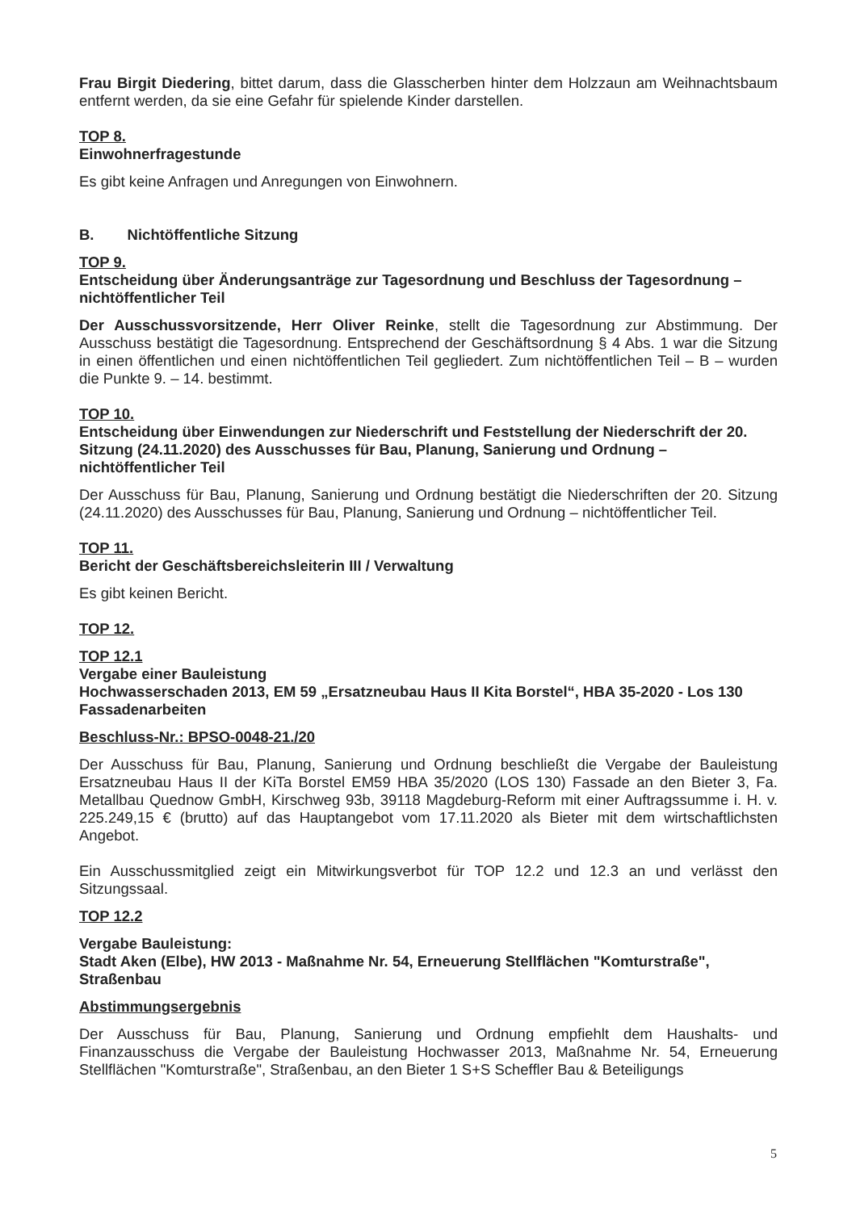Frau Birgit Diedering, bittet darum, dass die Glasscherben hinter dem Holzzaun am Weihnachtsbaum entfernt werden, da sie eine Gefahr für spielende Kinder darstellen.
TOP 8.
Einwohnerfragestunde
Es gibt keine Anfragen und Anregungen von Einwohnern.
B. Nichtöffentliche Sitzung
TOP 9.
Entscheidung über Änderungsanträge zur Tagesordnung und Beschluss der Tagesordnung – nichtöffentlicher Teil
Der Ausschussvorsitzende, Herr Oliver Reinke, stellt die Tagesordnung zur Abstimmung. Der Ausschuss bestätigt die Tagesordnung. Entsprechend der Geschäftsordnung § 4 Abs. 1 war die Sitzung in einen öffentlichen und einen nichtöffentlichen Teil gegliedert. Zum nichtöffentlichen Teil – B – wurden die Punkte 9. – 14. bestimmt.
TOP 10.
Entscheidung über Einwendungen zur Niederschrift und Feststellung der Niederschrift der 20. Sitzung (24.11.2020) des Ausschusses für Bau, Planung, Sanierung und Ordnung – nichtöffentlicher Teil
Der Ausschuss für Bau, Planung, Sanierung und Ordnung bestätigt die Niederschriften der 20. Sitzung (24.11.2020) des Ausschusses für Bau, Planung, Sanierung und Ordnung – nichtöffentlicher Teil.
TOP 11.
Bericht der Geschäftsbereichsleiterin III / Verwaltung
Es gibt keinen Bericht.
TOP 12.
TOP 12.1
Vergabe einer Bauleistung
Hochwasserschaden 2013, EM 59 „Ersatzneubau Haus II Kita Borstel“, HBA 35-2020 - Los 130 Fassadenarbeiten
Beschluss-Nr.: BPSO-0048-21./20
Der Ausschuss für Bau, Planung, Sanierung und Ordnung beschließt die Vergabe der Bauleistung Ersatzneubau Haus II der KiTa Borstel EM59 HBA 35/2020 (LOS 130) Fassade an den Bieter 3, Fa. Metallbau Quednow GmbH, Kirschweg 93b, 39118 Magdeburg-Reform mit einer Auftragssumme i. H. v. 225.249,15 € (brutto) auf das Hauptangebot vom 17.11.2020 als Bieter mit dem wirtschaftlichsten Angebot.
Ein Ausschussmitglied zeigt ein Mitwirkungsverbot für TOP 12.2 und 12.3 an und verlässt den Sitzungssaal.
TOP 12.2
Vergabe Bauleistung:
Stadt Aken (Elbe), HW 2013 - Maßnahme Nr. 54, Erneuerung Stellflächen "Komturstraße", Straßenbau
Abstimmungsergebnis
Der Ausschuss für Bau, Planung, Sanierung und Ordnung empfiehlt dem Haushalts- und Finanzausschuss die Vergabe der Bauleistung Hochwasser 2013, Maßnahme Nr. 54, Erneuerung Stellflächen "Komturstraße", Straßenbau, an den Bieter 1 S+S Scheffler Bau & Beteiligungs
5